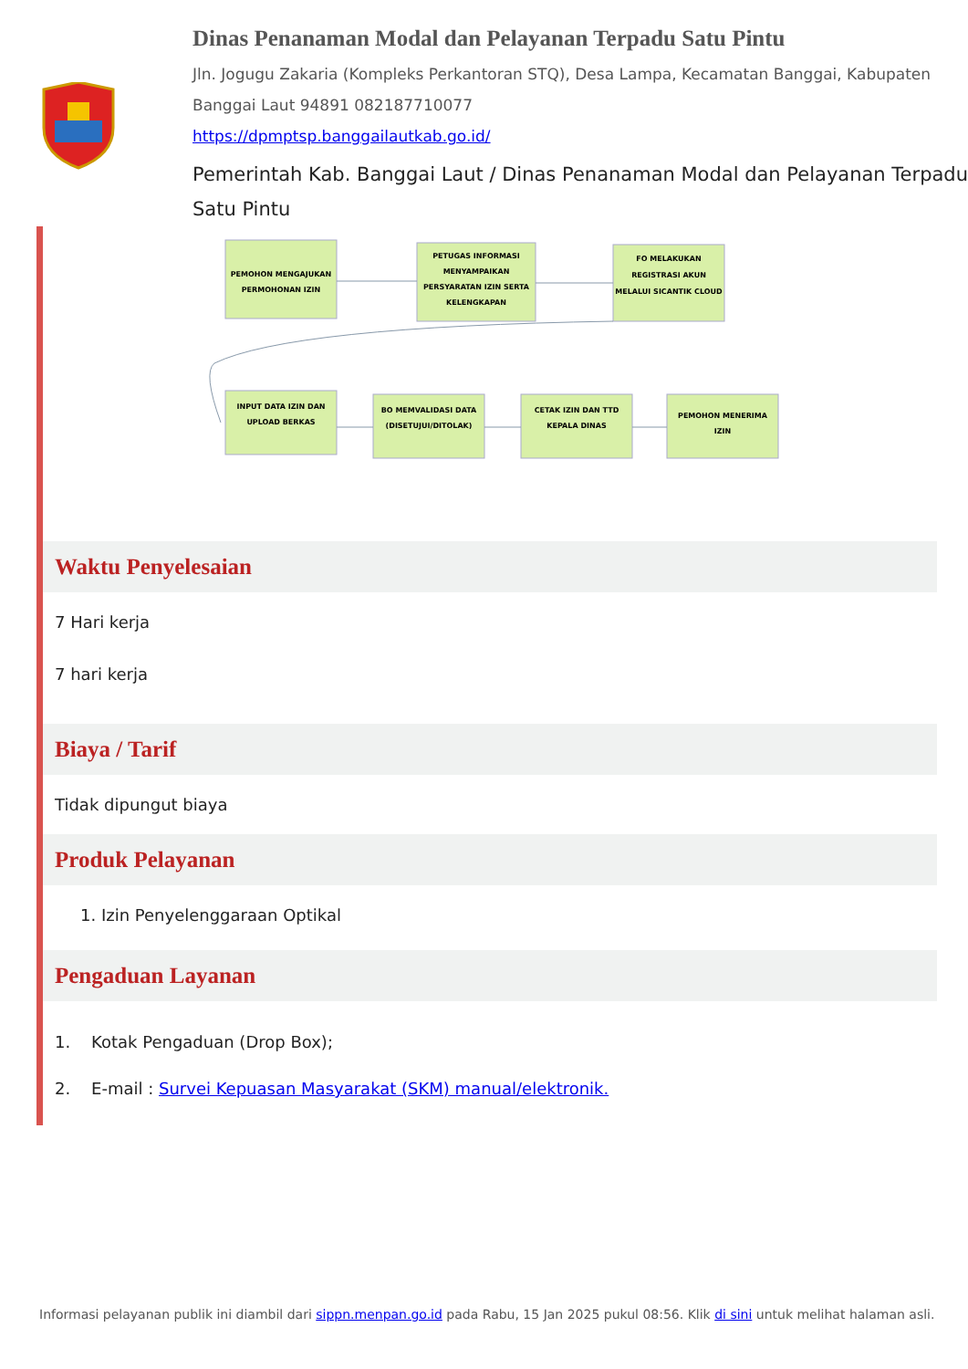Dinas Penanaman Modal dan Pelayanan Terpadu Satu Pintu
Jln. Jogugu Zakaria (Kompleks Perkantoran STQ), Desa Lampa, Kecamatan Banggai, Kabupaten Banggai Laut 94891 082187710077
https://dpmptsp.banggailautkab.go.id/
Pemerintah Kab. Banggai Laut / Dinas Penanaman Modal dan Pelayanan Terpadu Satu Pintu
PEMOHON MENGAJUKAN
PERMOHONAN IZIN
PETUGAS INFORMASI
MENYAMPAIKAN
PERSYARATAN IZIN SERTA
KELENGKAPAN
FO MELAKUKAN
REGISTRASI AKUN
MELALUI SICANTIK CLOUD
INPUT DATA IZIN DAN
UPLOAD BERKAS
BO MEMVALIDASI DATA
(DISETUJUI/DITOLAK)
CETAK IZIN DAN TTD
KEPALA DINAS
PEMOHON MENERIMA
IZIN
Waktu Penyelesaian
7 Hari kerja
7 hari kerja
Biaya / Tarif
Tidak dipungut biaya
Produk Pelayanan
1. Izin Penyelenggaraan Optikal
Pengaduan Layanan
1. Kotak Pengaduan (Drop Box);
2. E-mail : Survei Kepuasan Masyarakat (SKM) manual/elektronik.
Informasi pelayanan publik ini diambil dari sippn.menpan.go.id pada Rabu, 15 Jan 2025 pukul 08:56. Klik di sini untuk melihat halaman asli.